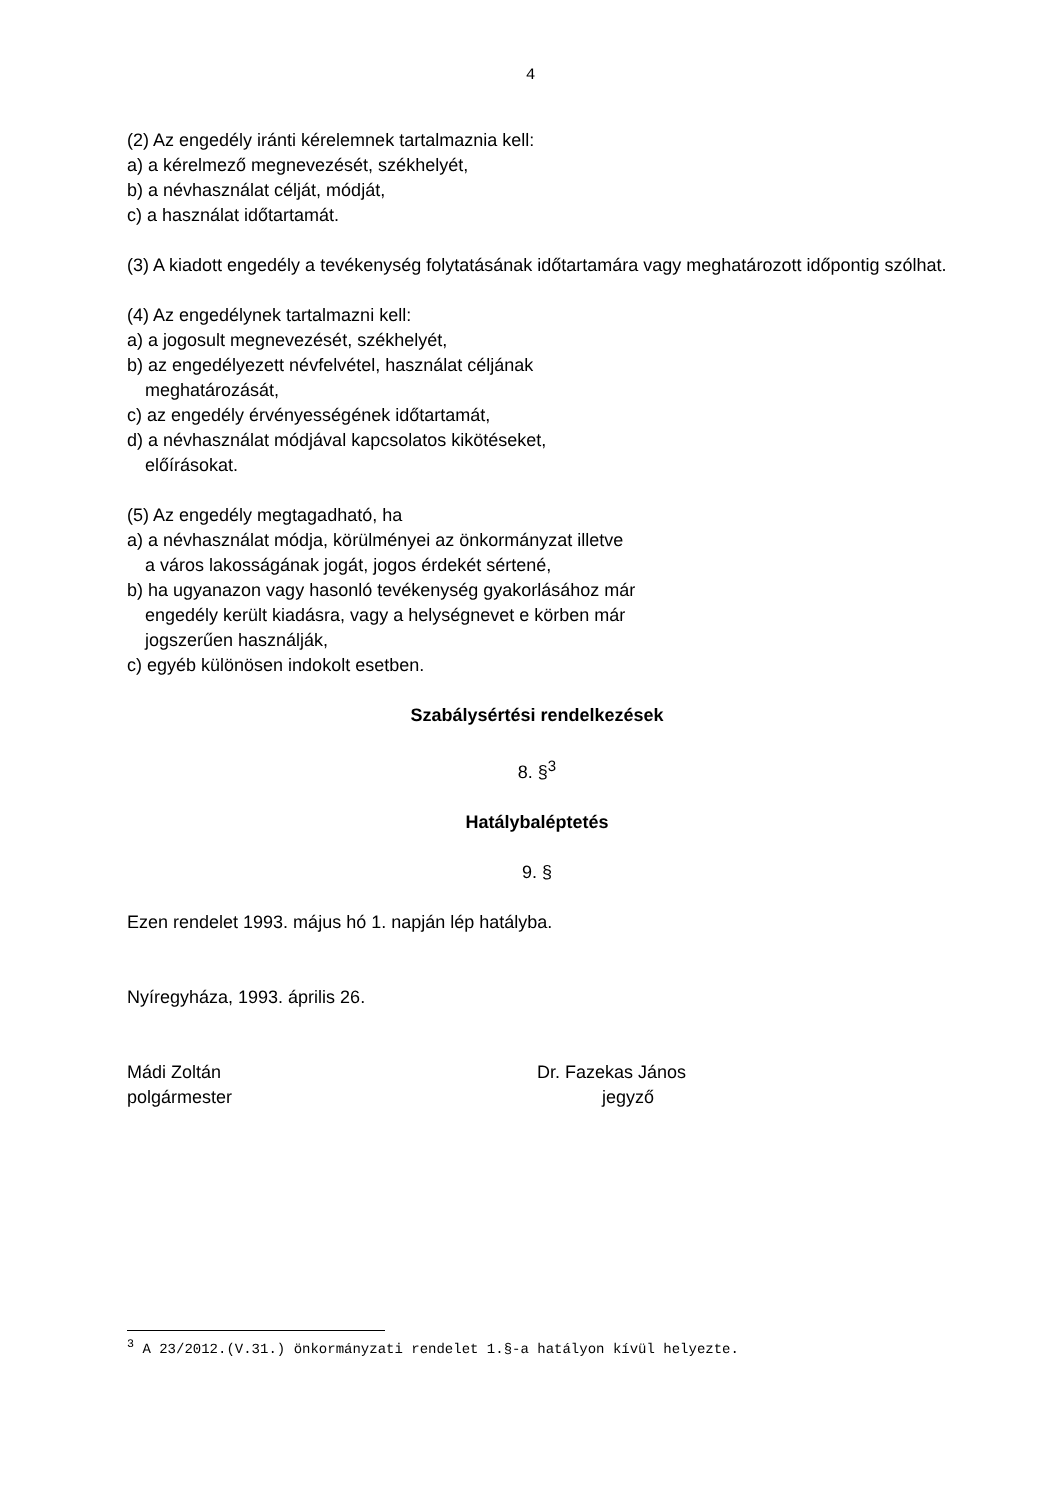4
(2) Az engedély iránti kérelemnek tartalmaznia kell:
a) a kérelmező megnevezését, székhelyét,
b) a névhasználat célját, módját,
c) a használat időtartamát.
(3) A kiadott engedély a tevékenység folytatásának időtartamára vagy meghatározott időpontig szólhat.
(4) Az engedélynek tartalmazni kell:
a) a jogosult megnevezését, székhelyét,
b) az engedélyezett névfelvétel, használat céljának
meghatározását,
c) az engedély érvényességének időtartamát,
d) a névhasználat módjával kapcsolatos kikötéseket,
előírásokat.
(5) Az engedély megtagadható, ha
a) a névhasználat módja, körülményei az önkormányzat illetve
a város lakosságának jogát, jogos érdekét sértené,
b) ha ugyanazon vagy hasonló tevékenység gyakorlásához már
engedély került kiadásra, vagy a helységnevet e körben már
jogszerűen használják,
c) egyéb különösen indokolt esetben.
Szabálysértési rendelkezések
8. §<sup>3</sup>
Hatálybaléptetés
9. §
Ezen rendelet 1993. május hó 1. napján lép hatályba.
Nyíregyháza, 1993. április 26.
Mádi Zoltán
polgármester
Dr. Fazekas János
jegyző
<sup>3</sup> A 23/2012.(V.31.) önkormányzati rendelet 1.§-a hatályon kívül helyezte.